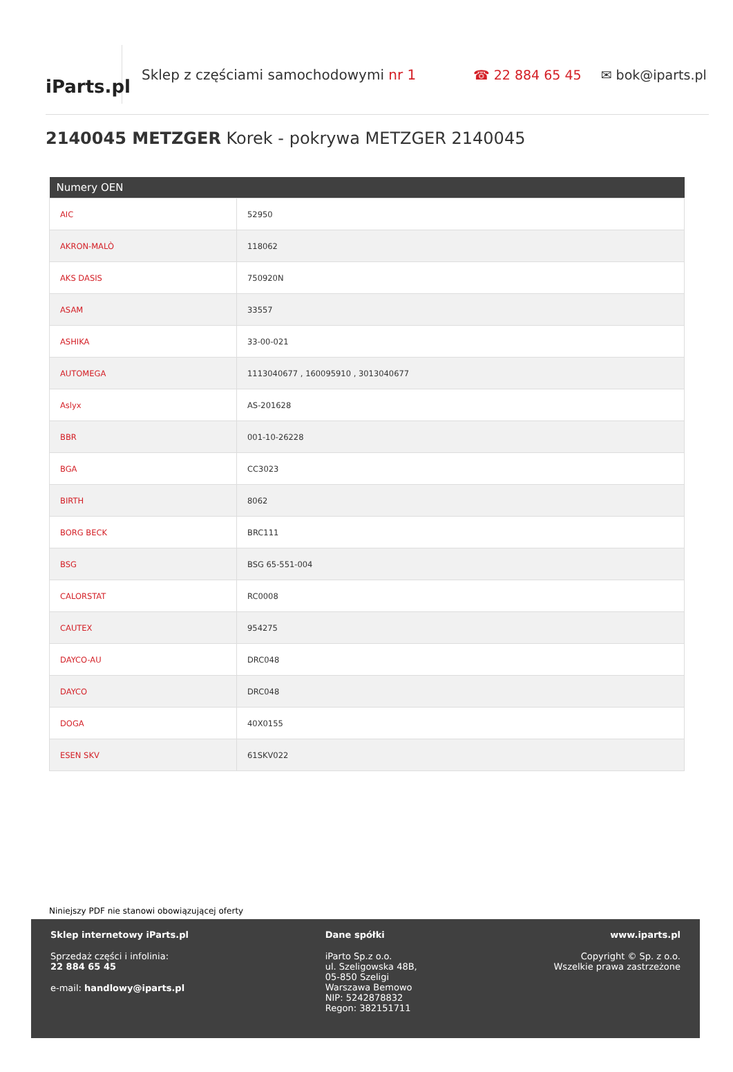iParts.pl
Sklep z częściami samochodowymi nr 1 ☎ 22 884 65 45 ✉ bok@iparts.pl
2140045 METZGER Korek - pokrywa METZGER 2140045
| Numery OEN | |
| --- | --- |
| AIC | 52950 |
| AKRON-MALÒ | 118062 |
| AKS DASIS | 750920N |
| ASAM | 33557 |
| ASHIKA | 33-00-021 |
| AUTOMEGA | 1113040677 , 160095910 , 3013040677 |
| Aslyx | AS-201628 |
| BBR | 001-10-26228 |
| BGA | CC3023 |
| BIRTH | 8062 |
| BORG BECK | BRC111 |
| BSG | BSG 65-551-004 |
| CALORSTAT | RC0008 |
| CAUTEX | 954275 |
| DAYCO-AU | DRC048 |
| DAYCO | DRC048 |
| DOGA | 40X0155 |
| ESEN SKV | 61SKV022 |
Niniejszy PDF nie stanowi obowiązującej oferty
Sklep internetowy iParts.pl
Sprzedaż części i infolinia:
22 884 65 45
e-mail: handlowy@iparts.pl
Dane spółki
iParto Sp.z o.o.
ul. Szeligowska 48B,
05-850 Szeligi
Warszawa Bemowo
NIP: 5242878832
Regon: 382151711
www.iparts.pl
Copyright © Sp. z o.o.
Wszelkie prawa zastrzeżone